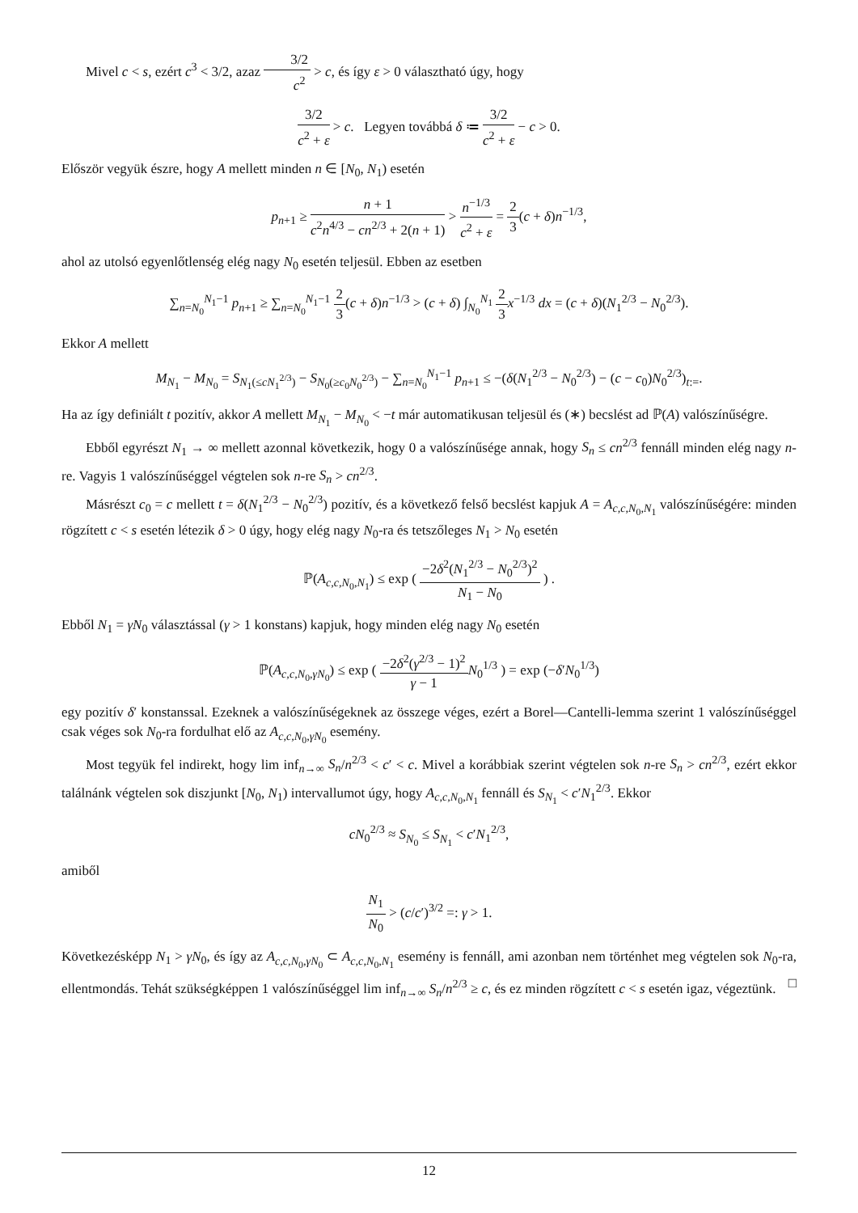Mivel c < s, ezért c<sup>3</sup> < 3/2, azaz 3/2 c<sup>2</sup> > c, és így ε > 0 választható úgy, hogy
3/2 c<sup>2</sup> + ε > c. Legyen továbbá δ ≔ 3/2 c<sup>2</sup> + ε − c > 0.
Először vegyük észre, hogy A mellett minden n ∈ [N<sub>0</sub>, N<sub>1</sub>) esetén
p<sub>n+1</sub> ≥ n + 1 c<sup>2</sup>n<sup>4/3</sup> − cn<sup>2/3</sup> + 2(n + 1) > n<sup>−1/3</sup> c<sup>2</sup> + ε = 2 3(c + δ)n<sup>−1/3</sup>,
ahol az utolsó egyenlőtlenség elég nagy N<sub>0</sub> esetén teljesül. Ebben az esetben
∑<sub>n=N<sub>0</sub></sub><sup>N<sub>1</sub>−1</sup> p<sub>n+1</sub> ≥ ∑<sub>n=N<sub>0</sub></sub><sup>N<sub>1</sub>−1</sup> 2 3(c + δ)n<sup>−1/3</sup> > (c + δ) ∫<sub>N<sub>0</sub></sub><sup>N<sub>1</sub></sup> 2 3 x<sup>−1/3</sup> dx = (c + δ)(N<sub>1</sub><sup>2/3</sup> − N<sub>0</sub><sup>2/3</sup>).
Ekkor A mellett
M<sub>N<sub>1</sub></sub> − M<sub>N<sub>0</sub></sub> = S<sub>N<sub>1</sub></sub><sub>(≤cN<sub>1</sub><sup>2/3</sup>)</sub> − S<sub>N<sub>0</sub></sub><sub>(≥c<sub>0</sub>N<sub>0</sub><sup>2/3</sup>)</sub> − ∑<sub>n=N<sub>0</sub></sub><sup>N<sub>1</sub>−1</sup> p<sub>n+1</sub> ≤ −(δ(N<sub>1</sub><sup>2/3</sup> − N<sub>0</sub><sup>2/3</sup>) − (c − c<sub>0</sub>)N<sub>0</sub><sup>2/3</sup>)<sub>t:=</sub>.
Ha az így definiált t pozitív, akkor A mellett M<sub>N<sub>1</sub></sub> − M<sub>N<sub>0</sub></sub> < −t már automatikusan teljesül és (∗) becslést ad ℙ(A) valószínűségre.
Ebből egyrészt N<sub>1</sub> → ∞ mellett azonnal következik, hogy 0 a valószínűsége annak, hogy S<sub>n</sub> ≤ cn<sup>2/3</sup> fennáll minden elég nagy n-re. Vagyis 1 valószínűséggel végtelen sok n-re S<sub>n</sub> > cn<sup>2/3</sup>.
Másrészt c<sub>0</sub> = c mellett t = δ(N<sub>1</sub><sup>2/3</sup> − N<sub>0</sub><sup>2/3</sup>) pozitív, és a következő felső becslést kapjuk A = A<sub>c,c,N<sub>0</sub>,N<sub>1</sub></sub> valószínűségére: minden rögzített c < s esetén létezik δ > 0 úgy, hogy elég nagy N<sub>0</sub>-ra és tetszőleges N<sub>1</sub> > N<sub>0</sub> esetén
ℙ(A<sub>c,c,N<sub>0</sub>,N<sub>1</sub></sub>) ≤ exp ( −2δ<sup>2</sup>(N<sub>1</sub><sup>2/3</sup> − N<sub>0</sub><sup>2/3</sup>)<sup>2</sup> N<sub>1</sub> − N<sub>0</sub> ) .
Ebből N<sub>1</sub> = γN<sub>0</sub> választással (γ > 1 konstans) kapjuk, hogy minden elég nagy N<sub>0</sub> esetén
ℙ(A<sub>c,c,N<sub>0</sub>,γN<sub>0</sub></sub>) ≤ exp ( −2δ<sup>2</sup>(γ<sup>2/3</sup> − 1)<sup>2</sup> γ − 1 N<sub>0</sub><sup>1/3</sup> ) = exp (−δ′N<sub>0</sub><sup>1/3</sup>)
egy pozitív δ′ konstanssal. Ezeknek a valószínűségeknek az összege véges, ezért a Borel—Cantelli-lemma szerint 1 valószínűséggel csak véges sok N<sub>0</sub>-ra fordulhat elő az A<sub>c,c,N<sub>0</sub>,γN<sub>0</sub></sub> esemény.
Most tegyük fel indirekt, hogy lim inf<sub>n→∞</sub> S<sub>n</sub>/n<sup>2/3</sup> < c′ < c. Mivel a korábbiak szerint végtelen sok n-re S<sub>n</sub> > cn<sup>2/3</sup>, ezért ekkor találnánk végtelen sok diszjunkt [N<sub>0</sub>, N<sub>1</sub>) intervallumot úgy, hogy A<sub>c,c,N<sub>0</sub>,N<sub>1</sub></sub> fennáll és S<sub>N<sub>1</sub></sub> < c′N<sub>1</sub><sup>2/3</sup>. Ekkor
cN<sub>0</sub><sup>2/3</sup> ≈ S<sub>N<sub>0</sub></sub> ≤ S<sub>N<sub>1</sub></sub> < c′N<sub>1</sub><sup>2/3</sup>,
amiből
N<sub>1</sub> N<sub>0</sub> > (c/c′)<sup>3/2</sup> =: γ > 1.
Következésképp N<sub>1</sub> > γN<sub>0</sub>, és így az A<sub>c,c,N<sub>0</sub>,γN<sub>0</sub></sub> ⊂ A<sub>c,c,N<sub>0</sub>,N<sub>1</sub></sub> esemény is fennáll, ami azonban nem történhet meg végtelen sok N<sub>0</sub>-ra, ellentmondás. Tehát szükségképpen 1 valószínűséggel lim inf<sub>n→∞</sub> S<sub>n</sub>/n<sup>2/3</sup> ≥ c, és ez minden rögzített c < s esetén igaz, végeztünk. □
12